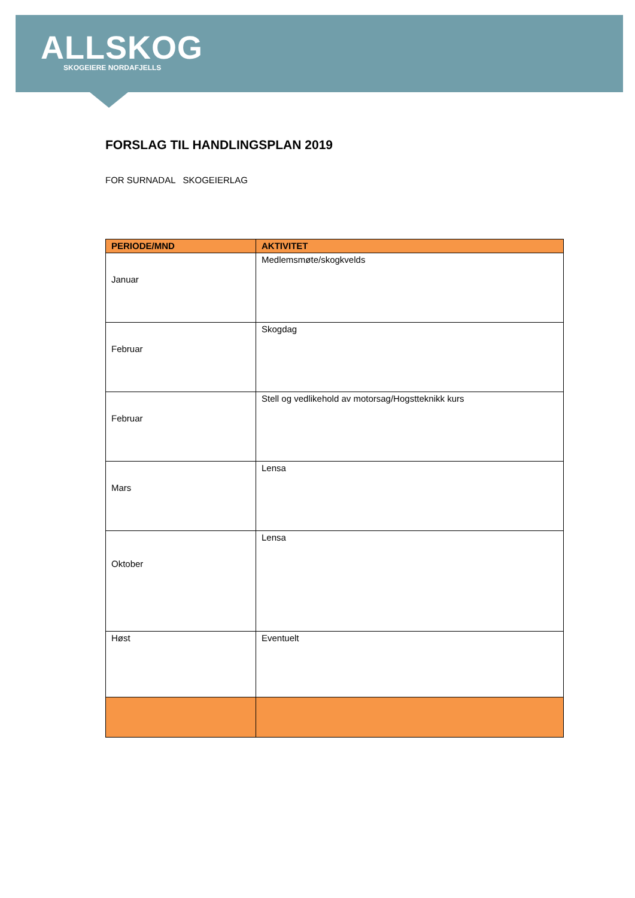ALLSKOG
SKOGEIERE NORDAFJELLS
FORSLAG TIL HANDLINGSPLAN 2019
FOR SURNADAL SKOGEIERLAG
| PERIODE/MND | AKTIVITET |
| --- | --- |
| Januar | Medlemsmøte/skogkvelds |
| Februar | Skogdag |
| Februar | Stell og vedlikehold av motorsag/Hogstteknikk kurs |
| Mars | Lensa |
| Oktober | Lensa |
| Høst | Eventuelt |